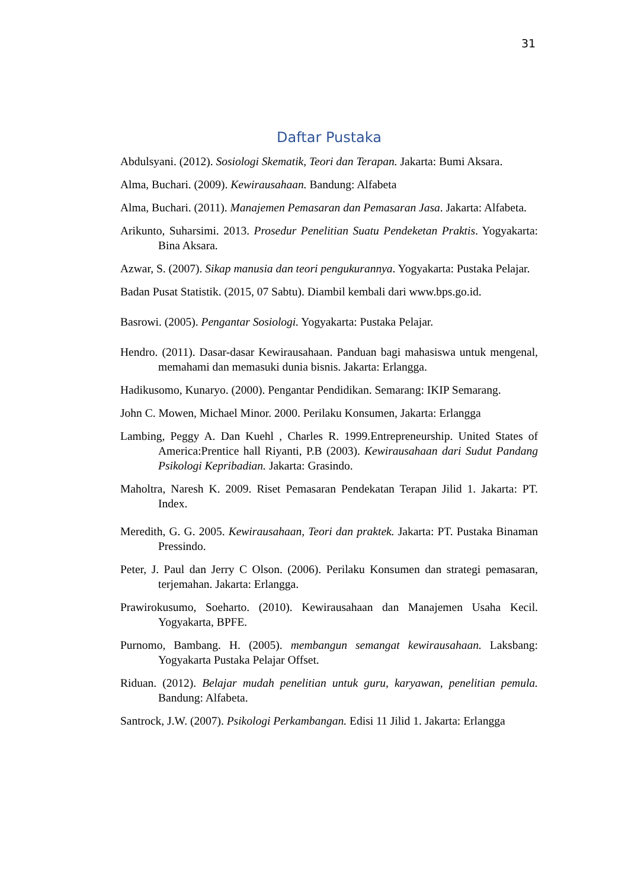31
Daftar Pustaka
Abdulsyani. (2012). Sosiologi Skematik, Teori dan Terapan. Jakarta: Bumi Aksara.
Alma, Buchari. (2009). Kewirausahaan. Bandung: Alfabeta
Alma, Buchari. (2011). Manajemen Pemasaran dan Pemasaran Jasa. Jakarta: Alfabeta.
Arikunto, Suharsimi. 2013. Prosedur Penelitian Suatu Pendeketan Praktis. Yogyakarta: Bina Aksara.
Azwar, S. (2007). Sikap manusia dan teori pengukurannya. Yogyakarta: Pustaka Pelajar.
Badan Pusat Statistik. (2015, 07 Sabtu). Diambil kembali dari www.bps.go.id.
Basrowi. (2005). Pengantar Sosiologi. Yogyakarta: Pustaka Pelajar.
Hendro. (2011). Dasar-dasar Kewirausahaan. Panduan bagi mahasiswa untuk mengenal, memahami dan memasuki dunia bisnis. Jakarta: Erlangga.
Hadikusomo, Kunaryo. (2000). Pengantar Pendidikan. Semarang: IKIP Semarang.
John C. Mowen, Michael Minor. 2000. Perilaku Konsumen, Jakarta: Erlangga
Lambing, Peggy A. Dan Kuehl , Charles R. 1999.Entrepreneurship. United States of America:Prentice hall Riyanti, P.B (2003). Kewirausahaan dari Sudut Pandang Psikologi Kepribadian. Jakarta: Grasindo.
Maholtra, Naresh K. 2009. Riset Pemasaran Pendekatan Terapan Jilid 1. Jakarta: PT. Index.
Meredith, G. G. 2005. Kewirausahaan, Teori dan praktek. Jakarta: PT. Pustaka Binaman Pressindo.
Peter, J. Paul dan Jerry C Olson. (2006). Perilaku Konsumen dan strategi pemasaran, terjemahan. Jakarta: Erlangga.
Prawirokusumo, Soeharto. (2010). Kewirausahaan dan Manajemen Usaha Kecil. Yogyakarta, BPFE.
Purnomo, Bambang. H. (2005). membangun semangat kewirausahaan. Laksbang: Yogyakarta Pustaka Pelajar Offset.
Riduan. (2012). Belajar mudah penelitian untuk guru, karyawan, penelitian pemula. Bandung: Alfabeta.
Santrock, J.W. (2007). Psikologi Perkambangan. Edisi 11 Jilid 1. Jakarta: Erlangga